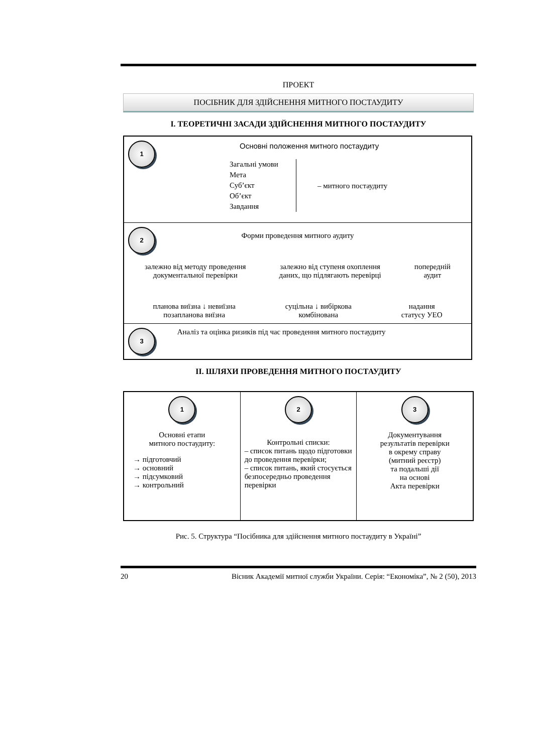ПРОЕКТ
ПОСІБНИК ДЛЯ ЗДІЙСНЕННЯ МИТНОГО ПОСТАУДИТУ
I. ТЕОРЕТИЧНІ ЗАСАДИ ЗДІЙСНЕННЯ МИТНОГО ПОСТАУДИТУ
1
Основні положення митного постаудиту
Загальні умови
Мета
Суб’єкт
Об’єкт
Завдання
– митного постаудиту
2
Форми проведення митного аудиту
залежно від методу проведення
документальної перевірки
залежно від ступеня охоплення
даних, що підлягають перевірці
попередній
аудит
планова виїзна ↓ невиїзна
позапланова виїзна
суцільна ↓ вибіркова
комбінована
надання
статусу УЕО
3 Аналіз та оцінка ризиків під час проведення митного постаудиту
II. ШЛЯХИ ПРОВЕДЕННЯ МИТНОГО ПОСТАУДИТУ
1
Основні етапи
митного постаудиту:
→ підготовчий
→ основний
→ підсумковий
→ контрольний
2
Контрольні списки:
– список питань щодо підготовки до проведення перевірки;
– список питань, який стосується безпосередньо проведення перевірки
3
Документування
результатів перевірки
в окрему справу
(митний реєстр)
та подальші дії
на основі
Акта перевірки
Рис. 5. Структура “Посібника для здійснення митного постаудиту в Україні”
20 Вісник Академії митної служби України. Серія: “Економіка”, № 2 (50), 2013